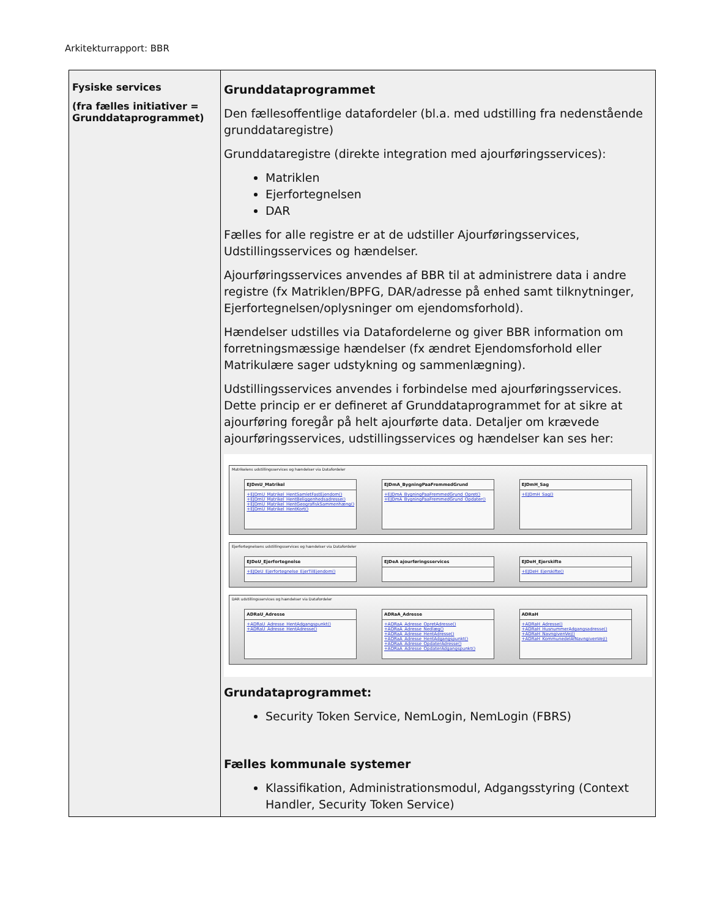Arkitekturrapport: BBR
| Fysiske services (fra fælles initiativer = Grunddataprogrammet) | Grunddataprogrammet Den fællesoffentlige datafordeler (bl.a. med udstilling fra nedenstående grunddataregistre) Grunddataregistre (direkte integration med ajourføringsservices): Matriklen Ejerfortegnelsen DAR Fælles for alle registre er at de udstiller Ajourføringsservices, Udstillingsservices og hændelser. Ajourføringsservices anvendes af BBR til at administrere data i andre registre (fx Matriklen/BPFG, DAR/adresse på enhed samt tilknytninger, Ejerfortegnelsen/oplysninger om ejendomsforhold). Hændelser udstilles via Datafordelerne og giver BBR information om forretningsmæssige hændelser (fx ændret Ejendomsforhold eller Matrikulære sager udstykning og sammenlægning). Udstillingsservices anvendes i forbindelse med ajourføringsservices. Dette princip er er defineret af Grunddataprogrammet for at sikre at ajourføring foregår på helt ajourførte data. Detaljer om krævede ajourføringsservices, udstillingsservices og hændelser kan ses her: Matrikelens udstillingsservices og hændelser via Datafordeler EJDmU_Matrikel +EJDmU_Matrikel_HentSamletFastEjendom() +EJDmU_Matrikel_HentBeliggenhedsadresse() +EJDmU_Matrikel_HentGeografiskSammenhæng() +EJDmU_Matrikel_HentKort() EJDmA_BygningPaaFremmedGrund +EJDmA_BygningPaaFremmedGrund_Opret() +EJDmA_BygningPaaFremmedGrund_Opdater() EJDmH_Sag +EJDmH_Sag() Ejerfortegnelsens udstillingsservices og hændelser via Datafordeler EJDeU_Ejerfortegnelse +EJDeU_Ejerfortegnelse_EjerTilEjendom() EJDeA ajourføringsservices EJDeH_Ejerskifte +EJDeH_Ejerskifte() DAR udstillingsservices og hændelser via Datafordeler ADRaU_Adresse +ADRaU_Adresse_HentAdgangspunkt() +ADRaU_Adresse_HentAdresse() ADRaA_Adresse +ADRaA_Adresse_OpretAdresse() +ADRaA_Adresse_Nedlæg() +ADRaA_Adresse_HentAdresse() +ADRaA_Adresse_HentAdgangspunkt() +ADRaA_Adresse_OpdaterAdresse() +ADRaA_Adresse_OpdaterAdgangspunkt() ADRaH +ADRaH_Adresse() +ADRaH_HusnummerAdgangsadresse() +ADRaH_NavngivenVej() +ADRaH_KommunedelAfNavngivenVej() Grundataprogrammet: Security Token Service, NemLogin, NemLogin (FBRS) Fælles kommunale systemer Klassifikation, Administrationsmodul, Adgangsstyring (Context Handler, Security Token Service) |